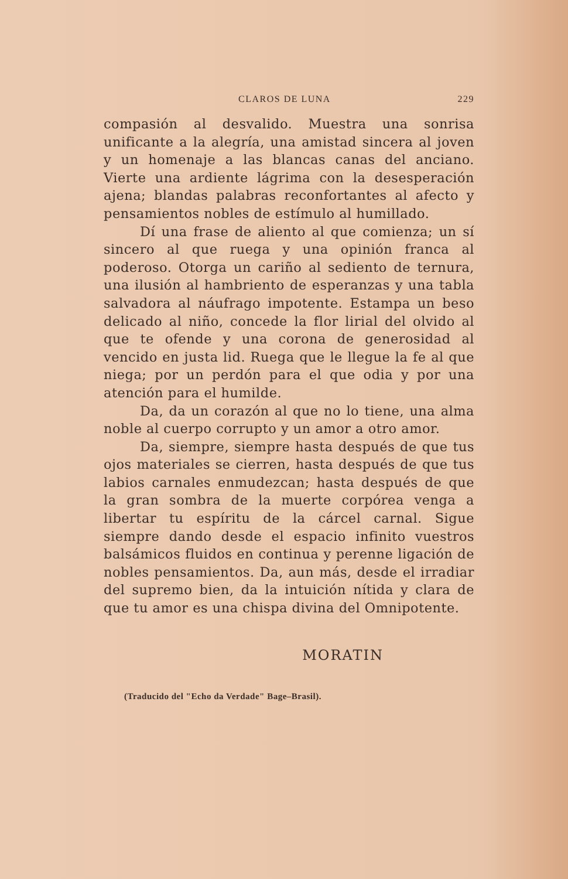CLAROS DE LUNA 229
compasión al desvalido. Muestra una sonrisa unificante a la alegría, una amistad sincera al joven y un homenaje a las blancas canas del anciano. Vierte una ardiente lágrima con la desesperación ajena; blandas palabras reconfortantes al afecto y pensamientos nobles de estímulo al humillado.
Dí una frase de aliento al que comienza; un sí sincero al que ruega y una opinión franca al poderoso. Otorga un cariño al sediento de ternura, una ilusión al hambriento de esperanzas y una tabla salvadora al náufrago impotente. Estampa un beso delicado al niño, concede la flor lirial del olvido al que te ofende y una corona de generosidad al vencido en justa lid. Ruega que le llegue la fe al que niega; por un perdón para el que odia y por una atención para el humilde.
Da, da un corazón al que no lo tiene, una alma noble al cuerpo corrupto y un amor a otro amor.
Da, siempre, siempre hasta después de que tus ojos materiales se cierren, hasta después de que tus labios carnales enmudezcan; hasta después de que la gran sombra de la muerte corpórea venga a libertar tu espíritu de la cárcel carnal. Sigue siempre dando desde el espacio infinito vuestros balsámicos fluidos en continua y perenne ligación de nobles pensamientos. Da, aun más, desde el irradiar del supremo bien, da la intuición nítida y clara de que tu amor es una chispa divina del Omnipotente.
MORATIN
(Traducido del "Echo da Verdade" Bage–Brasil).